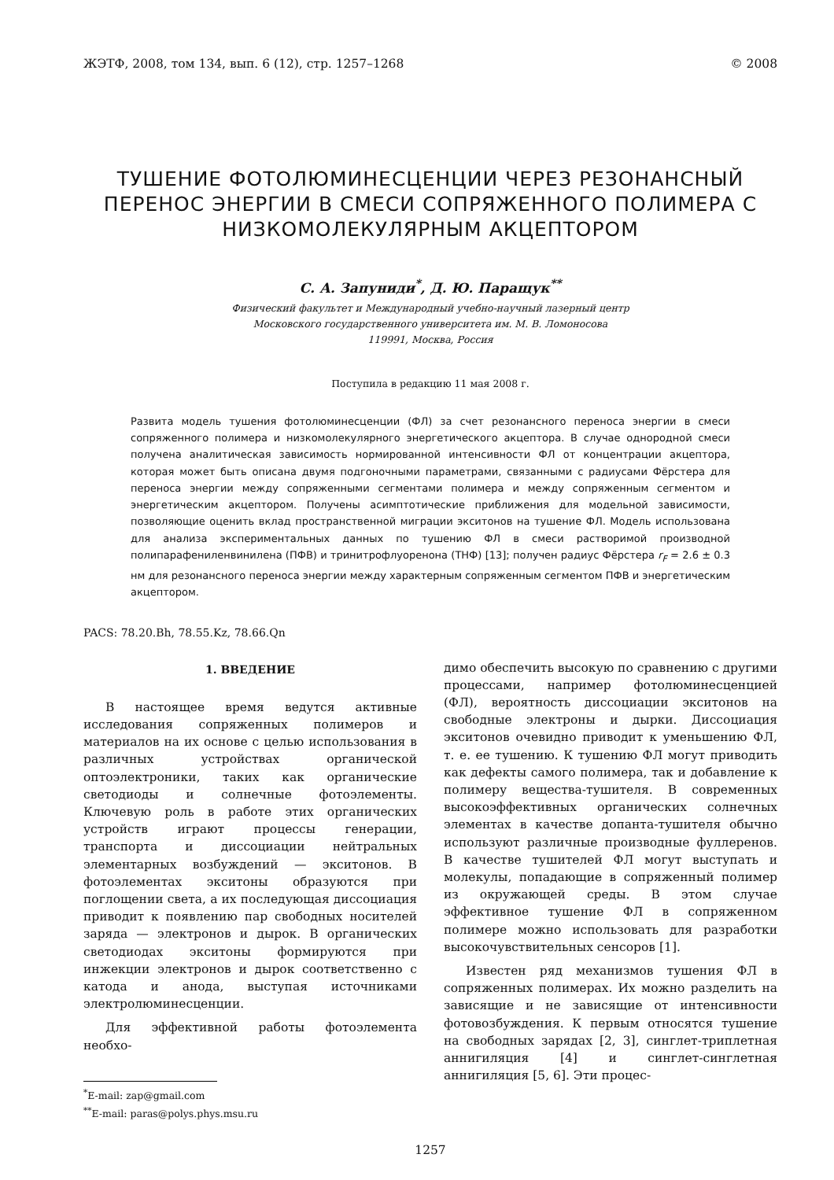ЖЭТФ, 2008, том 134, вып. 6 (12), стр. 1257–1268 © 2008
ТУШЕНИЕ ФОТОЛЮМИНЕСЦЕНЦИИ ЧЕРЕЗ РЕЗОНАНСНЫЙ ПЕРЕНОС ЭНЕРГИИ В СМЕСИ СОПРЯЖЕННОГО ПОЛИМЕРА С НИЗКОМОЛЕКУЛЯРНЫМ АКЦЕПТОРОМ
С. А. Запуниди<sup>*</sup>, Д. Ю. Паращук<sup>**</sup>
Физический факультет и Международный учебно-научный лазерный центр
Московского государственного университета им. М. В. Ломоносова
119991, Москва, Россия
Поступила в редакцию 11 мая 2008 г.
Развита модель тушения фотолюминесценции (ФЛ) за счет резонансного переноса энергии в смеси сопряженного полимера и низкомолекулярного энергетического акцептора. В случае однородной смеси получена аналитическая зависимость нормированной интенсивности ФЛ от концентрации акцептора, которая может быть описана двумя подгоночными параметрами, связанными с радиусами Фёрстера для переноса энергии между сопряженными сегментами полимера и между сопряженным сегментом и энергетическим акцептором. Получены асимптотические приближения для модельной зависимости, позволяющие оценить вклад пространственной миграции экситонов на тушение ФЛ. Модель использована для анализа экспериментальных данных по тушению ФЛ в смеси растворимой производной полипарафениленвинилена (ПФВ) и тринитрофлуоренона (ТНФ) [13]; получен радиус Фёрстера r<sub>F</sub> = 2.6 ± 0.3 нм для резонансного переноса энергии между характерным сопряженным сегментом ПФВ и энергетическим акцептором.
PACS: 78.20.Bh, 78.55.Kz, 78.66.Qn
1. ВВЕДЕНИЕ
В настоящее время ведутся активные исследования сопряженных полимеров и материалов на их основе с целью использования в различных устройствах органической оптоэлектроники, таких как органические светодиоды и солнечные фотоэлементы. Ключевую роль в работе этих органических устройств играют процессы генерации, транспорта и диссоциации нейтральных элементарных возбуждений — экситонов. В фотоэлементах экситоны образуются при поглощении света, а их последующая диссоциация приводит к появлению пар свободных носителей заряда — электронов и дырок. В органических светодиодах экситоны формируются при инжекции электронов и дырок соответственно с катода и анода, выступая источниками электролюминесценции.
Для эффективной работы фотоэлемента необхо-
<sup>*</sup> E-mail: zap@gmail.com
<sup>**</sup> E-mail: paras@polys.phys.msu.ru
димо обеспечить высокую по сравнению с другими процессами, например фотолюминесценцией (ФЛ), вероятность диссоциации экситонов на свободные электроны и дырки. Диссоциация экситонов очевидно приводит к уменьшению ФЛ, т. е. ее тушению. К тушению ФЛ могут приводить как дефекты самого полимера, так и добавление к полимеру вещества-тушителя. В современных высокоэффективных органических солнечных элементах в качестве допанта-тушителя обычно используют различные производные фуллеренов. В качестве тушителей ФЛ могут выступать и молекулы, попадающие в сопряженный полимер из окружающей среды. В этом случае эффективное тушение ФЛ в сопряженном полимере можно использовать для разработки высокочувствительных сенсоров [1].
Известен ряд механизмов тушения ФЛ в сопряженных полимерах. Их можно разделить на зависящие и не зависящие от интенсивности фотовозбуждения. К первым относятся тушение на свободных зарядах [2, 3], синглет-триплетная аннигиляция [4] и синглет-синглетная аннигиляция [5, 6]. Эти процес-
1257